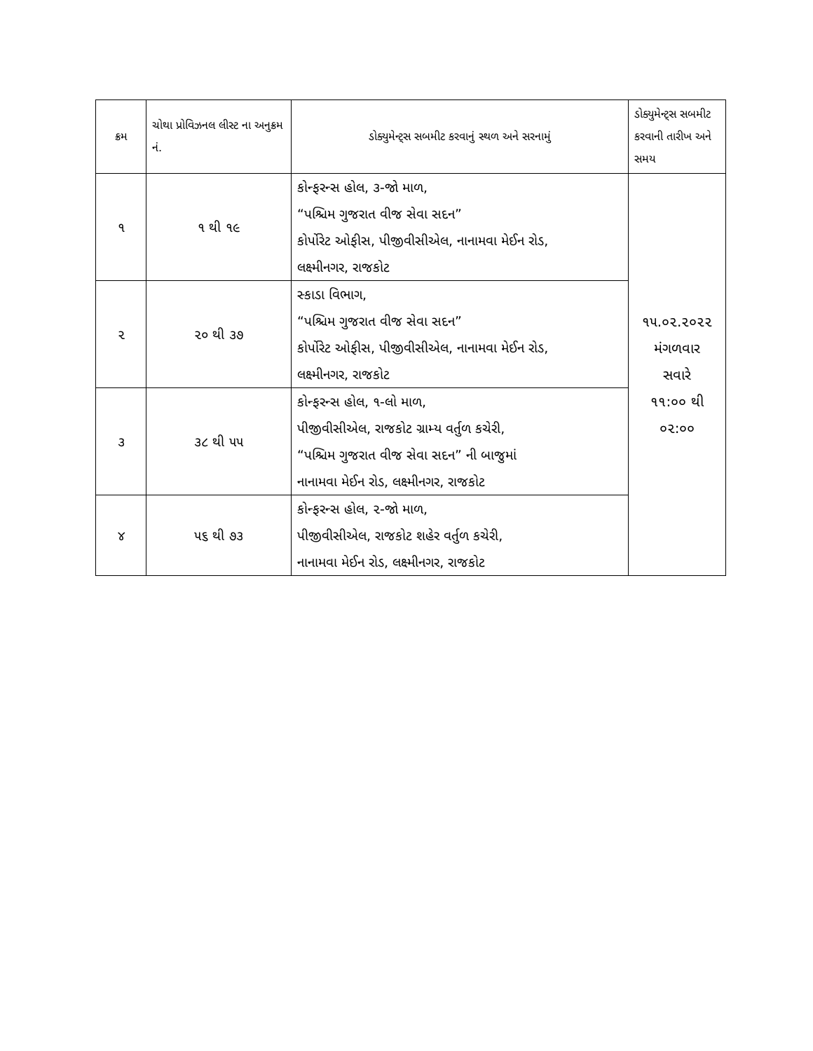| ક્રમ | ચોથા પ્રોવિઝનલ લીસ્ટ ના અનુક્રમ નં. | ડોક્યુમેન્ટ્સ સબમીટ કરવાનું સ્થળ અને સરનામું | ડોક્યુમેન્ટ્સ સબમીટ કરવાની તારીખ અને સમય |
| --- | --- | --- | --- |
| ૧ | ૧ થી ૧૯ | કોન્ફરન્સ હોલ, ૩-જો માળ, “પશ્ચિમ ગુજરાત વીજ સેવા સદન” કોર્પોરેટ ઓફીસ, પીજીવીસીએલ, નાનામવા મેઈન રોડ, લક્ષ્મીનગર, રાજકોટ | ૧૫.૦૨.૨૦૨૨ મંગળવાર સવારે ૧૧:૦૦ થી ૦૨:૦૦ |
| ૨ | ૨૦ થી ૩૭ | સ્કાડા વિભાગ, “પશ્ચિમ ગુજરાત વીજ સેવા સદન” કોર્પોરેટ ઓફીસ, પીજીવીસીએલ, નાનામવા મેઈન રોડ, લક્ષ્મીનગર, રાજકોટ | |
| ૩ | ૩૮ થી ૫૫ | કોન્ફરન્સ હોલ, ૧-લો માળ, પીજીવીસીએલ, રાજકોટ ગ્રામ્ય વર્તુળ કચેરી, “પશ્ચિમ ગુજરાત વીજ સેવા સદન” ની બાજુમાં નાનામવા મેઈન રોડ, લક્ષ્મીનગર, રાજકોટ | |
| ૪ | ૫૬ થી ૭૩ | કોન્ફરન્સ હોલ, ૨-જો માળ, પીજીવીસીએલ, રાજકોટ શહેર વર્તુળ કચેરી, નાનામવા મેઈન રોડ, લક્ષ્મીનગર, રાજકોટ | |